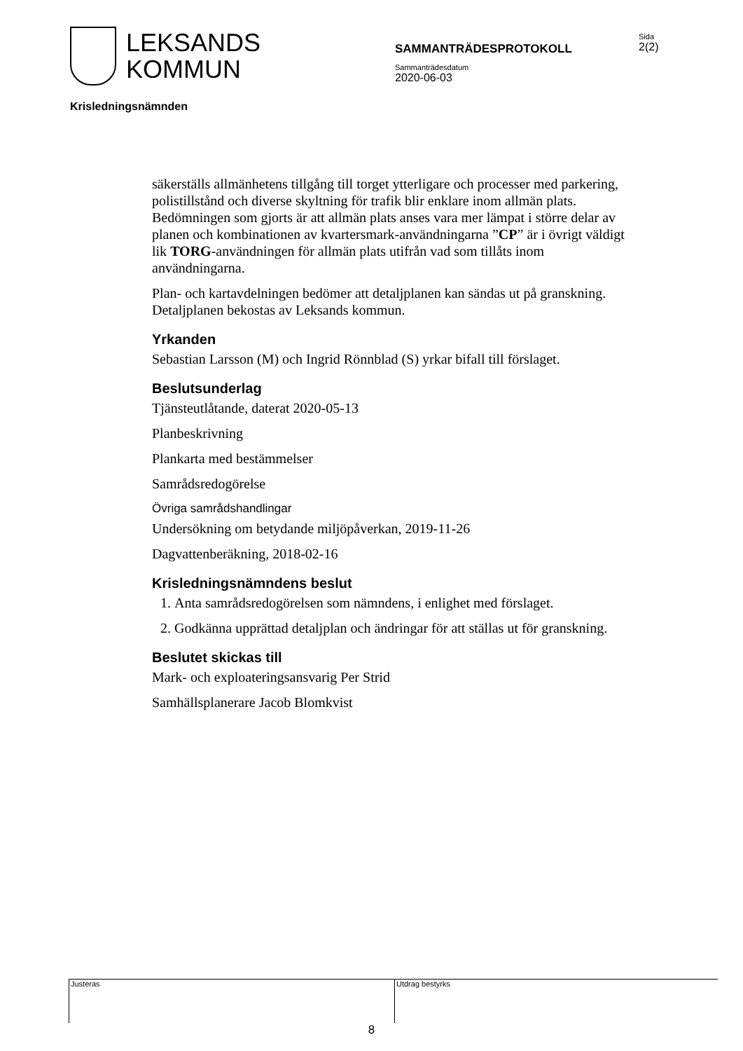LEKSANDS
KOMMUN
SAMMANTRÄDESPROTOKOLL
Sida
2(2)
Sammanträdesdatum
2020-06-03
Krisledningsnämnden
säkerställs allmänhetens tillgång till torget ytterligare och processer med parkering, polistillstånd och diverse skyltning för trafik blir enklare inom allmän plats. Bedömningen som gjorts är att allmän plats anses vara mer lämpat i större delar av planen och kombinationen av kvartersmark-användningarna ”CP” är i övrigt väldigt lik TORG-användningen för allmän plats utifrån vad som tillåts inom användningarna.
Plan- och kartavdelningen bedömer att detaljplanen kan sändas ut på granskning. Detaljplanen bekostas av Leksands kommun.
Yrkanden
Sebastian Larsson (M) och Ingrid Rönnblad (S) yrkar bifall till förslaget.
Beslutsunderlag
Tjänsteutlåtande, daterat 2020-05-13
Planbeskrivning
Plankarta med bestämmelser
Samrådsredogörelse
Övriga samrådshandlingar
Undersökning om betydande miljöpåverkan, 2019-11-26
Dagvattenberäkning, 2018-02-16
Krisledningsnämndens beslut
1. Anta samrådsredogörelsen som nämndens, i enlighet med förslaget.
2. Godkänna upprättad detaljplan och ändringar för att ställas ut för granskning.
Beslutet skickas till
Mark- och exploateringsansvarig Per Strid
Samhällsplanerare Jacob Blomkvist
Justeras Utdrag bestyrks
8